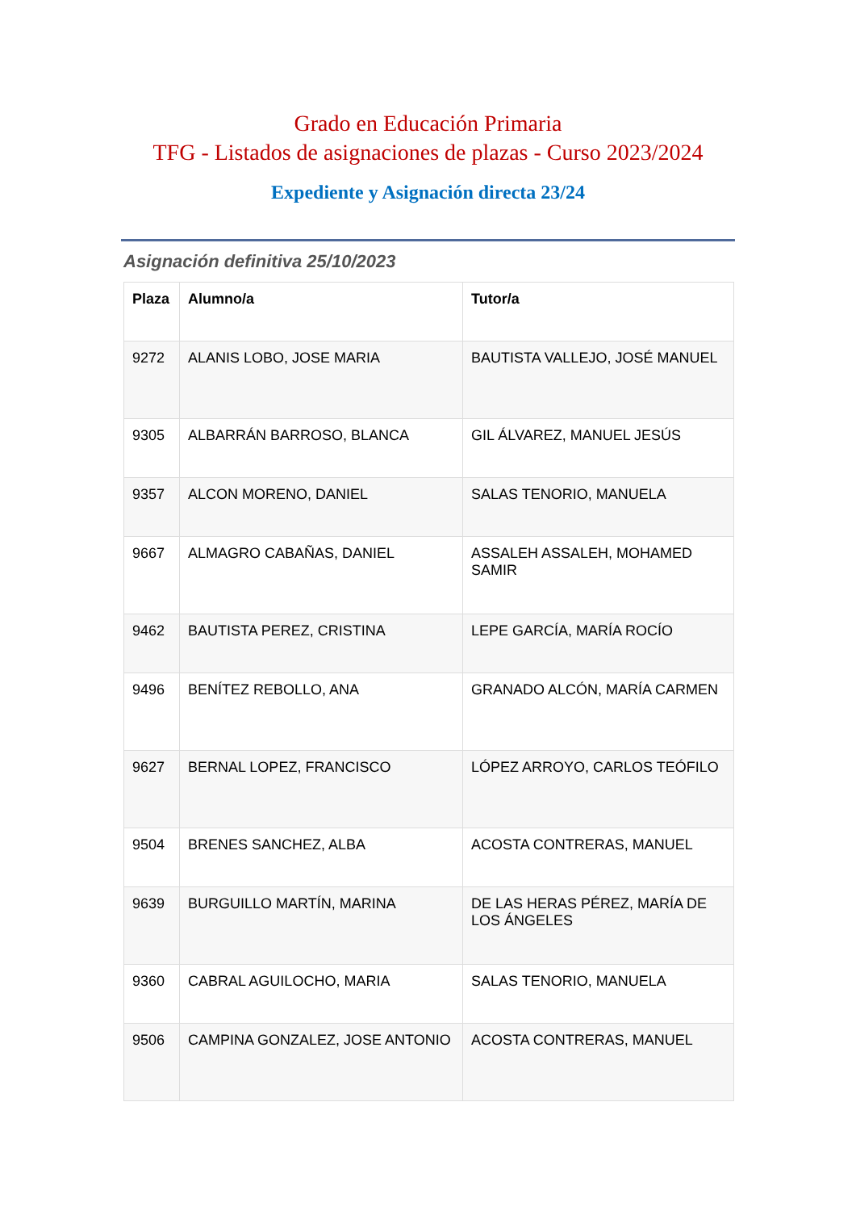Grado en Educación Primaria
TFG - Listados de asignaciones de plazas - Curso 2023/2024
Expediente y Asignación directa 23/24
Asignación definitiva 25/10/2023
| Plaza | Alumno/a | Tutor/a |
| --- | --- | --- |
| 9272 | ALANIS LOBO, JOSE MARIA | BAUTISTA VALLEJO, JOSÉ MANUEL |
| 9305 | ALBARRÁN BARROSO, BLANCA | GIL ÁLVAREZ, MANUEL JESÚS |
| 9357 | ALCON MORENO, DANIEL | SALAS TENORIO, MANUELA |
| 9667 | ALMAGRO CABAÑAS, DANIEL | ASSALEH ASSALEH, MOHAMED SAMIR |
| 9462 | BAUTISTA PEREZ, CRISTINA | LEPE GARCÍA, MARÍA ROCÍO |
| 9496 | BENÍTEZ REBOLLO, ANA | GRANADO ALCÓN, MARÍA CARMEN |
| 9627 | BERNAL LOPEZ, FRANCISCO | LÓPEZ ARROYO, CARLOS TEÓFILO |
| 9504 | BRENES SANCHEZ, ALBA | ACOSTA CONTRERAS, MANUEL |
| 9639 | BURGUILLO MARTÍN, MARINA | DE LAS HERAS PÉREZ, MARÍA DE LOS ÁNGELES |
| 9360 | CABRAL AGUILOCHO, MARIA | SALAS TENORIO, MANUELA |
| 9506 | CAMPINA GONZALEZ, JOSE ANTONIO | ACOSTA CONTRERAS, MANUEL |